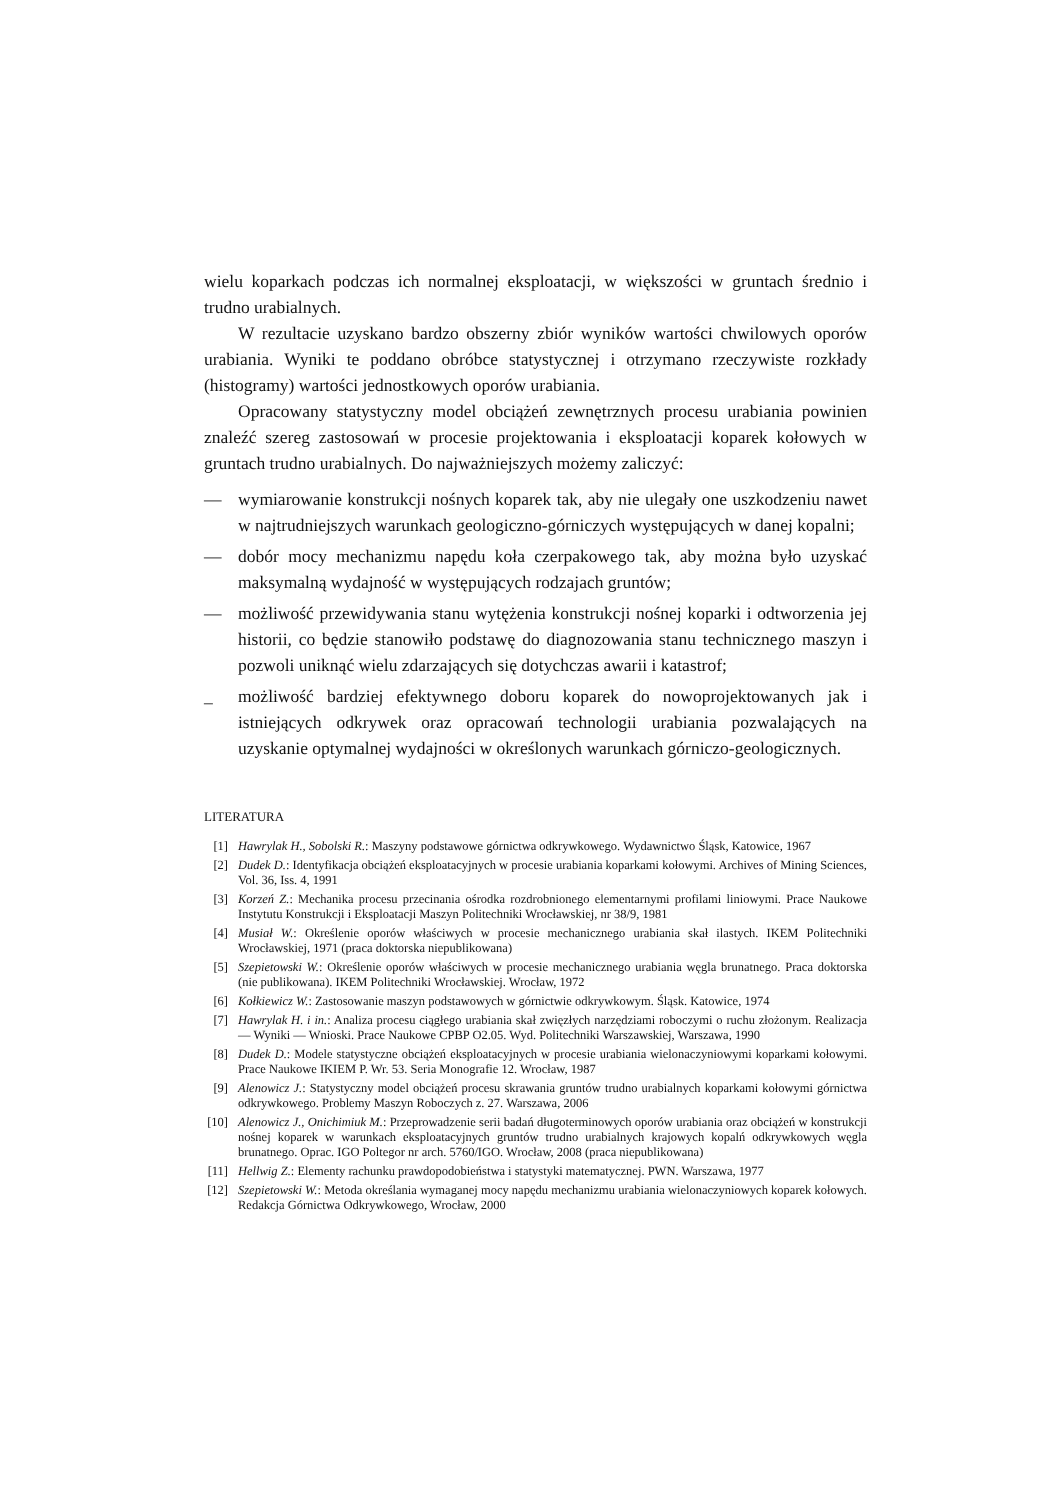wielu koparkach podczas ich normalnej eksploatacji, w większości w gruntach średnio i trudno urabialnych.
W rezultacie uzyskano bardzo obszerny zbiór wyników wartości chwilowych oporów urabiania. Wyniki te poddano obróbce statystycznej i otrzymano rzeczywiste rozkłady (histogramy) wartości jednostkowych oporów urabiania.
Opracowany statystyczny model obciążeń zewnętrznych procesu urabiania powinien znaleźć szereg zastosowań w procesie projektowania i eksploatacji koparek kołowych w gruntach trudno urabialnych. Do najważniejszych możemy zaliczyć:
— wymiarowanie konstrukcji nośnych koparek tak, aby nie ulegały one uszkodzeniu nawet w najtrudniejszych warunkach geologiczno-górniczych występujących w danej kopalni;
— dobór mocy mechanizmu napędu koła czerpakowego tak, aby można było uzyskać maksymalną wydajność w występujących rodzajach gruntów;
— możliwość przewidywania stanu wytężenia konstrukcji nośnej koparki i odtworzenia jej historii, co będzie stanowiło podstawę do diagnozowania stanu technicznego maszyn i pozwoli uniknąć wielu zdarzających się dotychczas awarii i katastrof;
_ możliwość bardziej efektywnego doboru koparek do nowoprojektowanych jak i istniejących odkrywek oraz opracowań technologii urabiania pozwalających na uzyskanie optymalnej wydajności w określonych warunkach górniczo-geologicznych.
LITERATURA
[1] Hawrylak H., Sobolski R.: Maszyny podstawowe górnictwa odkrywkowego. Wydawnictwo Śląsk, Katowice, 1967
[2] Dudek D.: Identyfikacja obciążeń eksploatacyjnych w procesie urabiania koparkami kołowymi. Archives of Mining Sciences, Vol. 36, Iss. 4, 1991
[3] Korzeń Z.: Mechanika procesu przecinania ośrodka rozdrobnionego elementarnymi profilami liniowymi. Prace Naukowe Instytutu Konstrukcji i Eksploatacji Maszyn Politechniki Wrocławskiej, nr 38/9, 1981
[4] Musiał W.: Określenie oporów właściwych w procesie mechanicznego urabiania skał ilastych. IKEM Politechniki Wrocławskiej, 1971 (praca doktorska niepublikowana)
[5] Szepietowski W.: Określenie oporów właściwych w procesie mechanicznego urabiania węgla brunatnego. Praca doktorska (nie publikowana). IKEM Politechniki Wrocławskiej. Wrocław, 1972
[6] Kołkiewicz W.: Zastosowanie maszyn podstawowych w górnictwie odkrywkowym. Śląsk. Katowice, 1974
[7] Hawrylak H. i in.: Analiza procesu ciągłego urabiania skał zwięzłych narzędziami roboczymi o ruchu złożonym. Realizacja — Wyniki — Wnioski. Prace Naukowe CPBP O2.05. Wyd. Politechniki Warszawskiej, Warszawa, 1990
[8] Dudek D.: Modele statystyczne obciążeń eksploatacyjnych w procesie urabiania wielonaczyniowymi koparkami kołowymi. Prace Naukowe IKIEM P. Wr. 53. Seria Monografie 12. Wrocław, 1987
[9] Alenowicz J.: Statystyczny model obciążeń procesu skrawania gruntów trudno urabialnych koparkami kołowymi górnictwa odkrywkowego. Problemy Maszyn Roboczych z. 27. Warszawa, 2006
[10] Alenowicz J., Onichimiuk M.: Przeprowadzenie serii badań długoterminowych oporów urabiania oraz obciążeń w konstrukcji nośnej koparek w warunkach eksploatacyjnych gruntów trudno urabialnych krajowych kopalń odkrywkowych węgla brunatnego. Oprac. IGO Poltegor nr arch. 5760/IGO. Wrocław, 2008 (praca niepublikowana)
[11] Hellwig Z.: Elementy rachunku prawdopodobieństwa i statystyki matematycznej. PWN. Warszawa, 1977
[12] Szepietowski W.: Metoda określania wymaganej mocy napędu mechanizmu urabiania wielonaczyniowych koparek kołowych. Redakcja Górnictwa Odkrywkowego, Wrocław, 2000